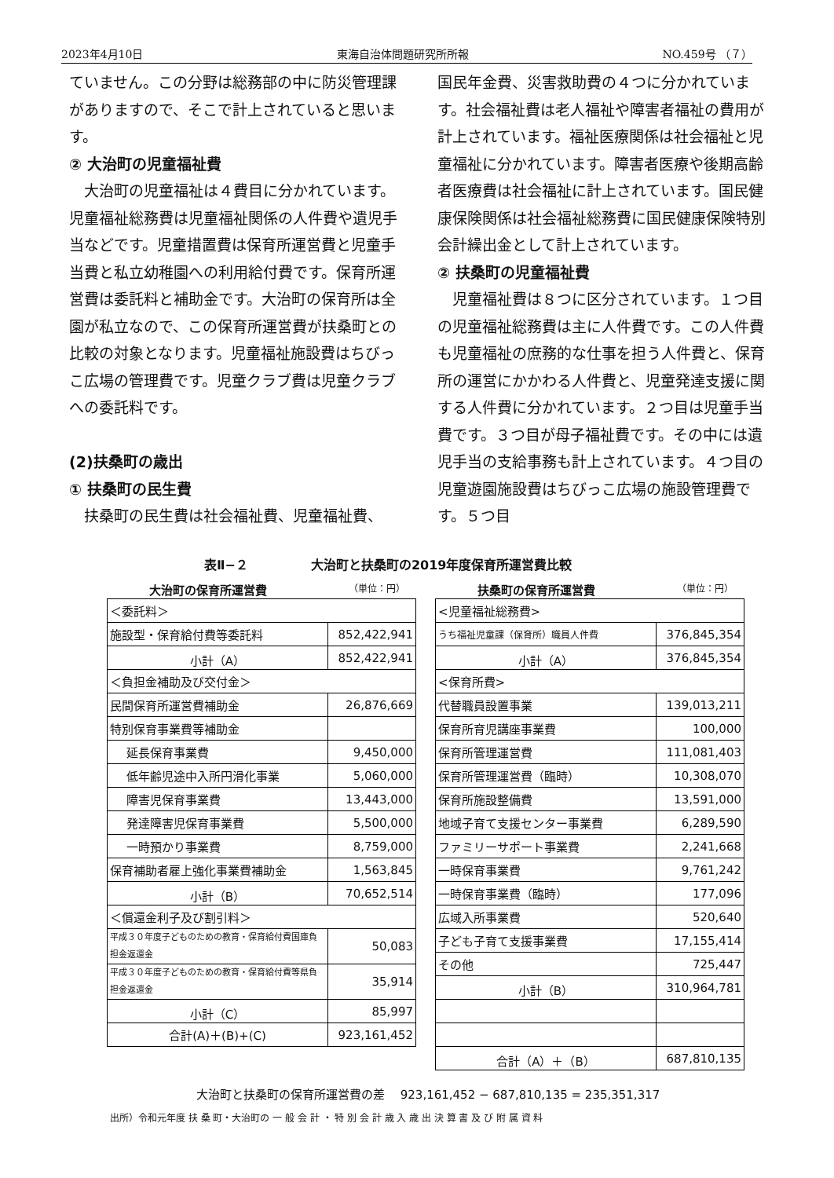2023年4月10日 東海自治体問題研究所所報 NO.459号 （７）
ていません。この分野は総務部の中に防災管理課がありますので、そこで計上されていると思います。
② 大治町の児童福祉費
　大治町の児童福祉は４費目に分かれています。児童福祉総務費は児童福祉関係の人件費や遺児手当などです。児童措置費は保育所運営費と児童手当費と私立幼稚園への利用給付費です。保育所運営費は委託料と補助金です。大治町の保育所は全園が私立なので、この保育所運営費が扶桑町との比較の対象となります。児童福祉施設費はちびっこ広場の管理費です。児童クラブ費は児童クラブへの委託料です。
(2)扶桑町の歳出
① 扶桑町の民生費
　扶桑町の民生費は社会福祉費、児童福祉費、
国民年金費、災害救助費の４つに分かれています。社会福祉費は老人福祉や障害者福祉の費用が計上されています。福祉医療関係は社会福祉と児童福祉に分かれています。障害者医療や後期高齢者医療費は社会福祉に計上されています。国民健康保険関係は社会福祉総務費に国民健康保険特別会計繰出金として計上されています。
② 扶桑町の児童福祉費
　児童福祉費は８つに区分されています。１つ目の児童福祉総務費は主に人件費です。この人件費も児童福祉の庶務的な仕事を担う人件費と、保育所の運営にかかわる人件費と、児童発達支援に関する人件費に分かれています。２つ目は児童手当費です。３つ目が母子福祉費です。その中には遺児手当の支給事務も計上されています。４つ目の児童遊園施設費はちびっこ広場の施設管理費です。５つ目
表Ⅱ−２　　　　　大治町と扶桑町の2019年度保育所運営費比較
大治町の保育所運営費 （単位：円）
| ＜委託料＞ | |
| 施設型・保育給付費等委託料 | 852,422,941 |
| 小計（A） | 852,422,941 |
| ＜負担金補助及び交付金＞ | |
| 民間保育所運営費補助金 | 26,876,669 |
| 特別保育事業費等補助金 | |
| 延長保育事業費 | 9,450,000 |
| 低年齢児途中入所円滑化事業 | 5,060,000 |
| 障害児保育事業費 | 13,443,000 |
| 発達障害児保育事業費 | 5,500,000 |
| 一時預かり事業費 | 8,759,000 |
| 保育補助者雇上強化事業費補助金 | 1,563,845 |
| 小計（B） | 70,652,514 |
| ＜償還金利子及び割引料＞ | |
| 平成３０年度子どものための教育・保育給付費国庫負担金返還金 | 50,083 |
| 平成３０年度子どものための教育・保育給付費等県負担金返還金 | 35,914 |
| 小計（C） | 85,997 |
| 合計(A)＋(B)+(C) | 923,161,452 |
扶桑町の保育所運営費 （単位：円）
| <児童福祉総務費> | |
| うち福祉児童課（保育所）職員人件費 | 376,845,354 |
| 小計（A） | 376,845,354 |
| <保育所費> | |
| 代替職員設置事業 | 139,013,211 |
| 保育所育児講座事業費 | 100,000 |
| 保育所管理運営費 | 111,081,403 |
| 保育所管理運営費（臨時） | 10,308,070 |
| 保育所施設整備費 | 13,591,000 |
| 地域子育て支援センター事業費 | 6,289,590 |
| ファミリーサポート事業費 | 2,241,668 |
| 一時保育事業費 | 9,761,242 |
| 一時保育事業費（臨時） | 177,096 |
| 広域入所事業費 | 520,640 |
| 子ども子育て支援事業費 | 17,155,414 |
| その他 | 725,447 |
| 小計（B） | 310,964,781 |
| 合計（A）＋（B） | 687,810,135 |
大治町と扶桑町の保育所運営費の差　 923,161,452 − 687,810,135 = 235,351,317
出所）令和元年度 扶 桑 町・大治町の 一 般 会 計 ・ 特 別 会 計 歳 入 歳 出 決 算 書 及 び 附 属 資 料